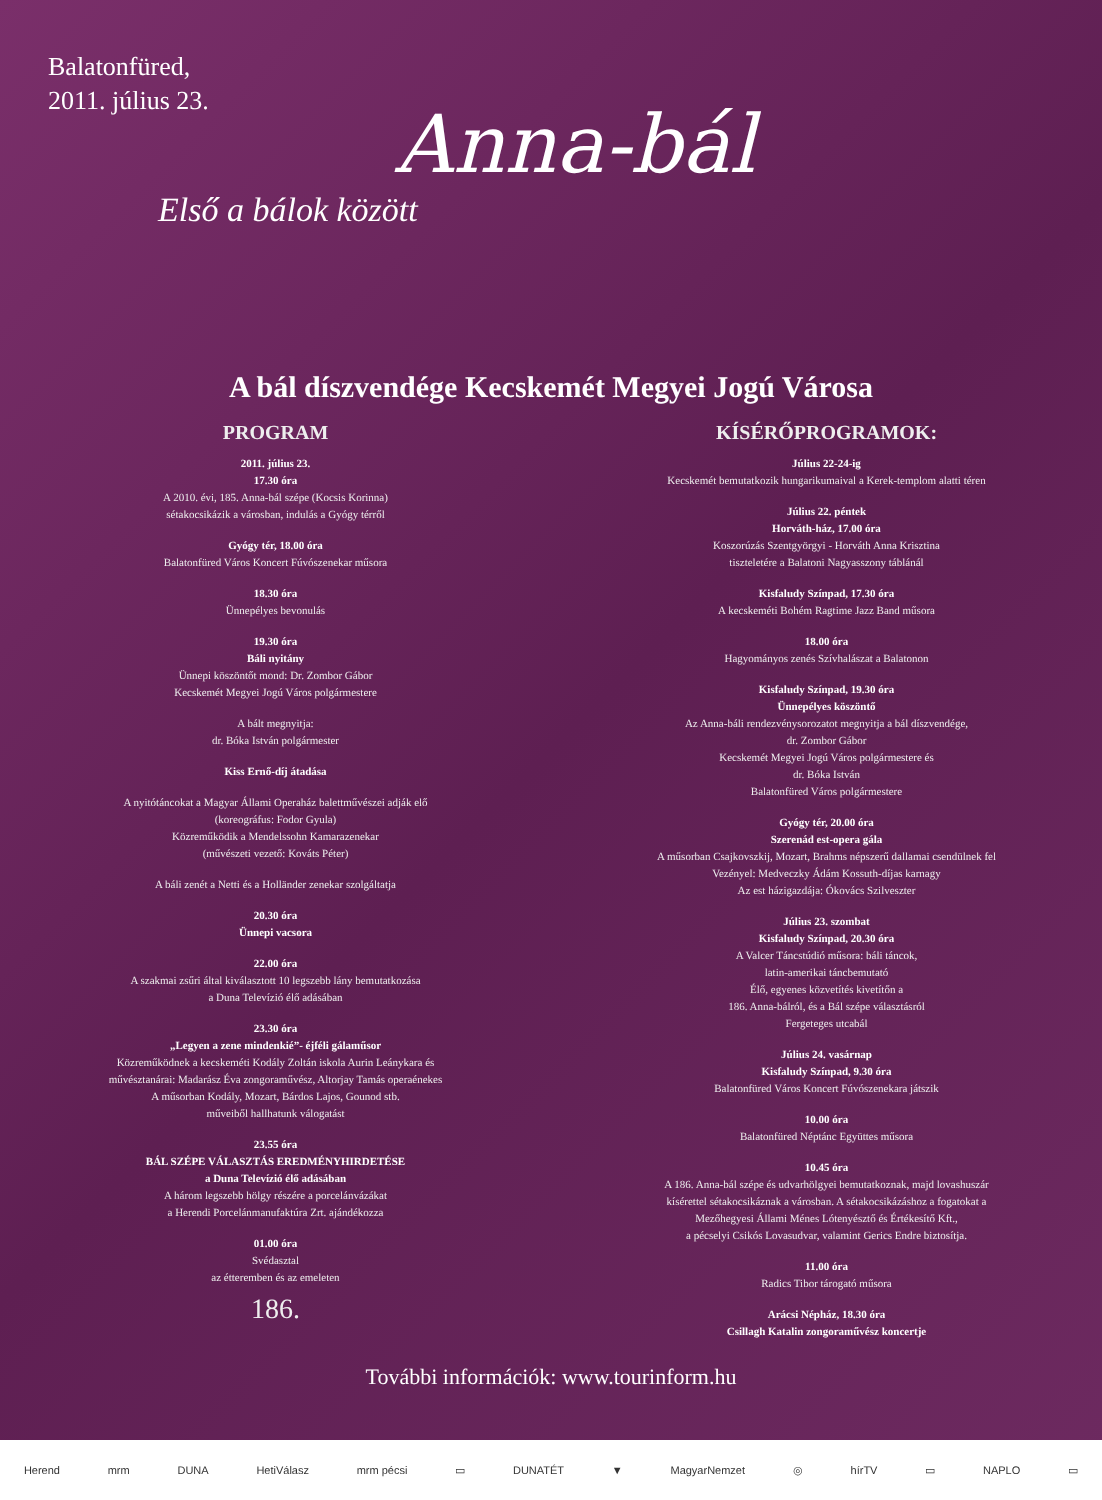Balatonfüred,
2011. július 23.
Anna-bál
Első a bálok között
A bál díszvendége Kecskemét Megyei Jogú Városa
PROGRAM
2011. július 23.
17.30 óra
A 2010. évi, 185. Anna-bál szépe (Kocsis Korinna)
sétakocsikázik a városban, indulás a Gyógy térről
Gyógy tér, 18.00 óra
Balatonfüred Város Koncert Fúvószenekar műsora
18.30 óra
Ünnepélyes bevonulás
19.30 óra
Báli nyitány
Ünnepi köszöntőt mond: Dr. Zombor Gábor
Kecskemét Megyei Jogú Város polgármestere
A bált megnyitja:
dr. Bóka István polgármester
Kiss Ernő-díj átadása
A nyitótáncokat a Magyar Állami Operaház balettművészei adják elő
(koreográfus: Fodor Gyula)
Közreműködik a Mendelssohn Kamarazenekar
(művészeti vezető: Kováts Péter)
A báli zenét a Netti és a Holländer zenekar szolgáltatja
20.30 óra
Ünnepi vacsora
22.00 óra
A szakmai zsűri által kiválasztott 10 legszebb lány bemutatkozása
a Duna Televízió élő adásában
23.30 óra
„Legyen a zene mindenkié”- éjféli gálaműsor
Közreműködnek a kecskeméti Kodály Zoltán iskola Aurin Leánykara és
művésztanárai: Madarász Éva zongoraművész, Altorjay Tamás operaénekes
A műsorban Kodály, Mozart, Bárdos Lajos, Gounod stb.
műveiből hallhatunk válogatást
23.55 óra
BÁL SZÉPE VÁLASZTÁS EREDMÉNYHIRDETÉSE
a Duna Televízió élő adásában
A három legszebb hölgy részére a porcelánvázákat
a Herendi Porcelánmanufaktúra Zrt. ajándékozza
01.00 óra
Svédasztal
az étteremben és az emeleten
186.
KÍSÉRŐPROGRAMOK:
Július 22-24-ig
Kecskemét bemutatkozik hungarikumaival a Kerek-templom alatti téren
Július 22. péntek
Horváth-ház, 17.00 óra
Koszorúzás Szentgyörgyi - Horváth Anna Krisztina
tiszteletére a Balatoni Nagyasszony táblánál
Kisfaludy Színpad, 17.30 óra
A kecskeméti Bohém Ragtime Jazz Band műsora
18.00 óra
Hagyományos zenés Szívhalászat a Balatonon
Kisfaludy Színpad, 19.30 óra
Ünnepélyes köszöntő
Az Anna-báli rendezvénysorozatot megnyitja a bál díszvendége,
dr. Zombor Gábor
Kecskemét Megyei Jogú Város polgármestere és
dr. Bóka István
Balatonfüred Város polgármestere
Gyógy tér, 20.00 óra
Szerenád est-opera gála
A műsorban Csajkovszkij, Mozart, Brahms népszerű dallamai csendülnek fel
Vezényel: Medveczky Ádám Kossuth-díjas karnagy
Az est házigazdája: Ókovács Szilveszter
Július 23. szombat
Kisfaludy Színpad, 20.30 óra
A Valcer Táncstúdió műsora: báli táncok,
latin-amerikai táncbemutató
Élő, egyenes közvetítés kivetítőn a
186. Anna-bálról, és a Bál szépe választásról
Fergeteges utcabál
Július 24. vasárnap
Kisfaludy Színpad, 9.30 óra
Balatonfüred Város Koncert Fúvószenekara játszik
10.00 óra
Balatonfüred Néptánc Együttes műsora
10.45 óra
A 186. Anna-bál szépe és udvarhölgyei bemutatkoznak, majd lovashuszár
kísérettel sétakocsikáznak a városban. A sétakocsikázáshoz a fogatokat a
Mezőhegyesi Állami Ménes Lótenyésztő és Értékesítő Kft.,
a pécselyi Csikós Lovasudvar, valamint Gerics Endre biztosítja.
11.00 óra
Radics Tibor tárogató műsora
Arácsi Népház, 18.30 óra
Csillagh Katalin zongoraművész koncertje
További információk: www.tourinform.hu
Herend mrm DUNA HetiVálasz mrm pécsi ▭ DUNATÉT ▼ MagyarNemzet ◎ hírTV ▭ NAPLO ▭